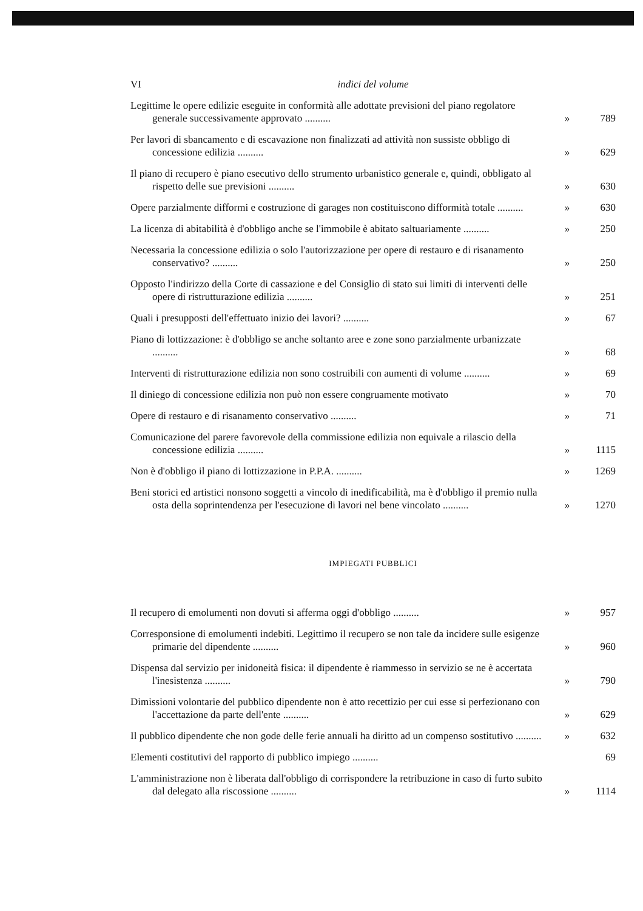VI indici del volume
Legittime le opere edilizie eseguite in conformità alle adottate previsioni del piano regolatore generale successivamente approvato ..........
» 789
Per lavori di sbancamento e di escavazione non finalizzati ad attività non sussiste obbligo di concessione edilizia ..........
» 629
Il piano di recupero è piano esecutivo dello strumento urbanistico generale e, quindi, obbligato al rispetto delle sue previsioni ..........
» 630
Opere parzialmente difformi e costruzione di garages non costituiscono difformità totale ..........
» 630
La licenza di abitabilità è d'obbligo anche se l'immobile è abitato saltuariamente ..........
» 250
Necessaria la concessione edilizia o solo l'autorizzazione per opere di restauro e di risanamento conservativo? ..........
» 250
Opposto l'indirizzo della Corte di cassazione e del Consiglio di stato sui limiti di interventi delle opere di ristrutturazione edilizia ..........
» 251
Quali i presupposti dell'effettuato inizio dei lavori? ..........
» 67
Piano di lottizzazione: è d'obbligo se anche soltanto aree e zone sono parzialmente urbanizzate ..........
» 68
Interventi di ristrutturazione edilizia non sono costruibili con aumenti di volume ..........
» 69
Il diniego di concessione edilizia non può non essere congruamente motivato
» 70
Opere di restauro e di risanamento conservativo ..........
» 71
Comunicazione del parere favorevole della commissione edilizia non equivale a rilascio della concessione edilizia ..........
» 1115
Non è d'obbligo il piano di lottizzazione in P.P.A. ..........
» 1269
Beni storici ed artistici nonsono soggetti a vincolo di inedificabilità, ma è d'obbligo il premio nulla osta della soprintendenza per l'esecuzione di lavori nel bene vincolato ..........
» 1270
IMPIEGATI PUBBLICI
Il recupero di emolumenti non dovuti si afferma oggi d'obbligo ..........
» 957
Corresponsione di emolumenti indebiti. Legittimo il recupero se non tale da incidere sulle esigenze primarie del dipendente ..........
» 960
Dispensa dal servizio per inidoneità fisica: il dipendente è riammesso in servizio se ne è accertata l'inesistenza ..........
» 790
Dimissioni volontarie del pubblico dipendente non è atto recettizio per cui esse si perfezionano con l'accettazione da parte dell'ente ..........
» 629
Il pubblico dipendente che non gode delle ferie annuali ha diritto ad un compenso sostitutivo ..........
» 632
Elementi costitutivi del rapporto di pubblico impiego ..........
69
L'amministrazione non è liberata dall'obbligo di corrispondere la retribuzione in caso di furto subito dal delegato alla riscossione ..........
» 1114